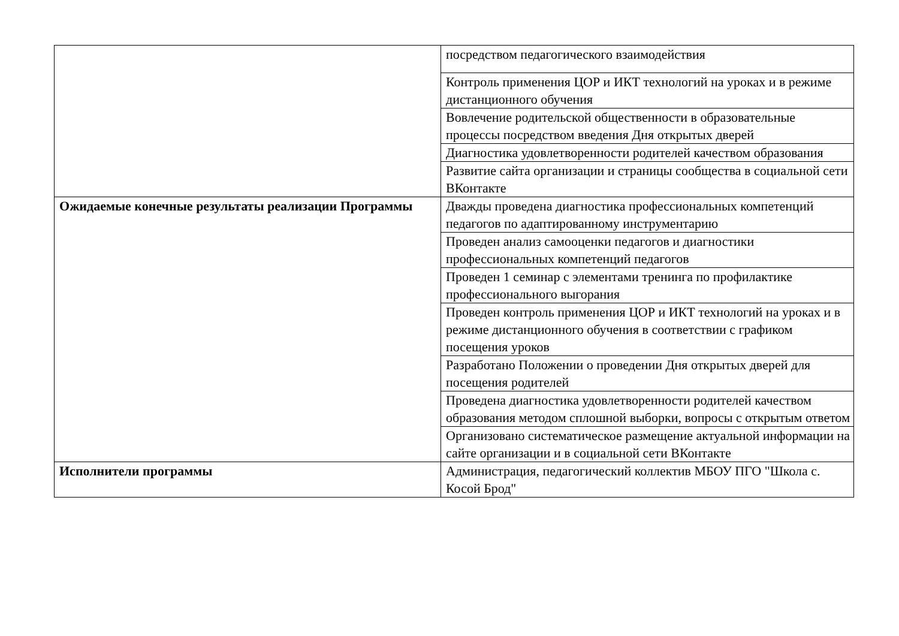| | посредством педагогического взаимодействия |
| | Контроль применения ЦОР и ИКТ технологий на уроках и в режиме дистанционного обучения |
| | Вовлечение родительской общественности в образовательные процессы посредством введения Дня открытых дверей |
| | Диагностика удовлетворенности родителей качеством образования |
| | Развитие сайта организации и страницы сообщества в социальной сети ВКонтакте |
| Ожидаемые конечные результаты реализации Программы | Дважды проведена диагностика профессиональных компетенций педагогов по адаптированному инструментарию |
| | Проведен анализ самооценки педагогов и диагностики профессиональных компетенций педагогов |
| | Проведен 1 семинар с элементами тренинга по профилактике профессионального выгорания |
| | Проведен контроль применения ЦОР и ИКТ технологий на уроках и в режиме дистанционного обучения в соответствии с графиком посещения уроков |
| | Разработано Положении о проведении Дня открытых дверей для посещения родителей |
| | Проведена диагностика удовлетворенности родителей качеством образования методом сплошной выборки, вопросы с открытым ответом |
| | Организовано систематическое размещение актуальной информации на сайте организации и в социальной сети ВКонтакте |
| Исполнители программы | Администрация, педагогический коллектив МБОУ ПГО "Школа с. Косой Брод" |